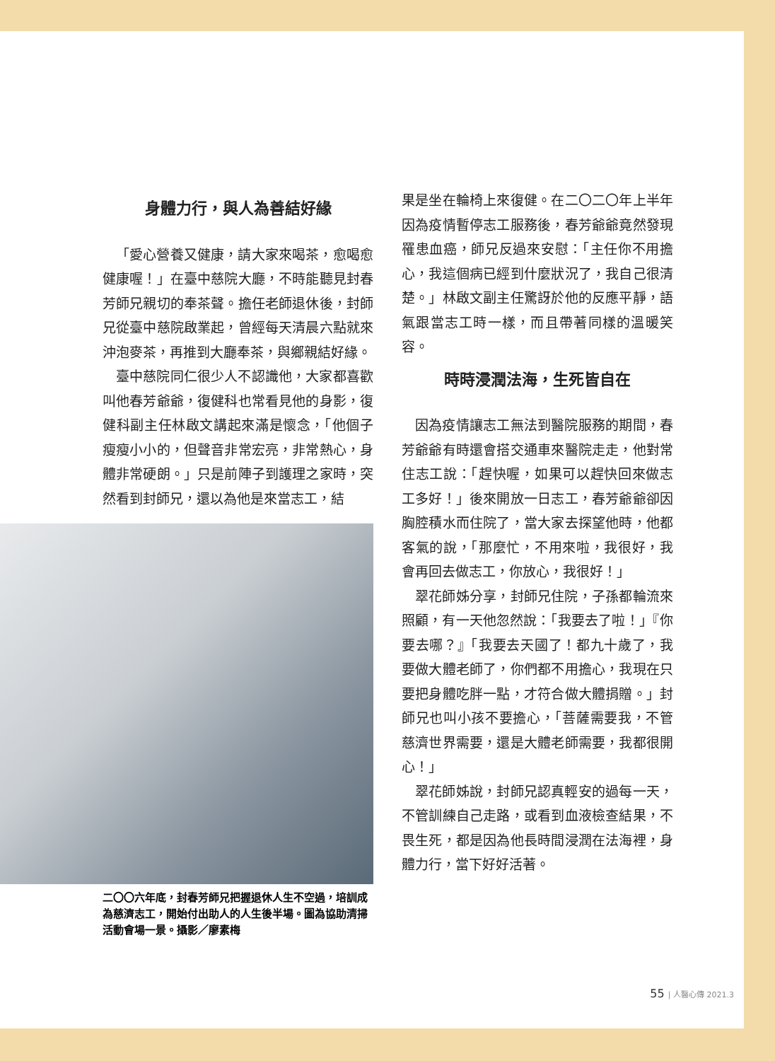身體力行，與人為善結好緣
「愛心營養又健康，請大家來喝茶，愈喝愈健康喔！」在臺中慈院大廳，不時能聽見封春芳師兄親切的奉茶聲。擔任老師退休後，封師兄從臺中慈院啟業起，曾經每天清晨六點就來沖泡麥茶，再推到大廳奉茶，與鄉親結好緣。
臺中慈院同仁很少人不認識他，大家都喜歡叫他春芳爺爺，復健科也常看見他的身影，復健科副主任林啟文講起來滿是懷念，「他個子瘦瘦小小的，但聲音非常宏亮，非常熱心，身體非常硬朗。」只是前陣子到護理之家時，突然看到封師兄，還以為他是來當志工，結
二〇〇六年底，封春芳師兄把握退休人生不空過，培訓成為慈濟志工，開始付出助人的人生後半場。圖為協助清掃活動會場一景。攝影／廖素梅
果是坐在輪椅上來復健。在二〇二〇年上半年因為疫情暫停志工服務後，春芳爺爺竟然發現罹患血癌，師兄反過來安慰：「主任你不用擔心，我這個病已經到什麼狀況了，我自己很清楚。」林啟文副主任驚訝於他的反應平靜，語氣跟當志工時一樣，而且帶著同樣的溫暖笑容。
時時浸潤法海，生死皆自在
因為疫情讓志工無法到醫院服務的期間，春芳爺爺有時還會搭交通車來醫院走走，他對常住志工說：「趕快喔，如果可以趕快回來做志工多好！」後來開放一日志工，春芳爺爺卻因胸腔積水而住院了，當大家去探望他時，他都客氣的說，「那麼忙，不用來啦，我很好，我會再回去做志工，你放心，我很好！」
翠花師姊分享，封師兄住院，子孫都輪流來照顧，有一天他忽然說：「我要去了啦！」『你要去哪？』「我要去天國了！都九十歲了，我要做大體老師了，你們都不用擔心，我現在只要把身體吃胖一點，才符合做大體捐贈。」封師兄也叫小孩不要擔心，「菩薩需要我，不管慈濟世界需要，還是大體老師需要，我都很開心！」
翠花師姊說，封師兄認真輕安的過每一天，不管訓練自己走路，或看到血液檢查結果，不畏生死，都是因為他長時間浸潤在法海裡，身體力行，當下好好活著。
55 | 人醫心傳 2021.3